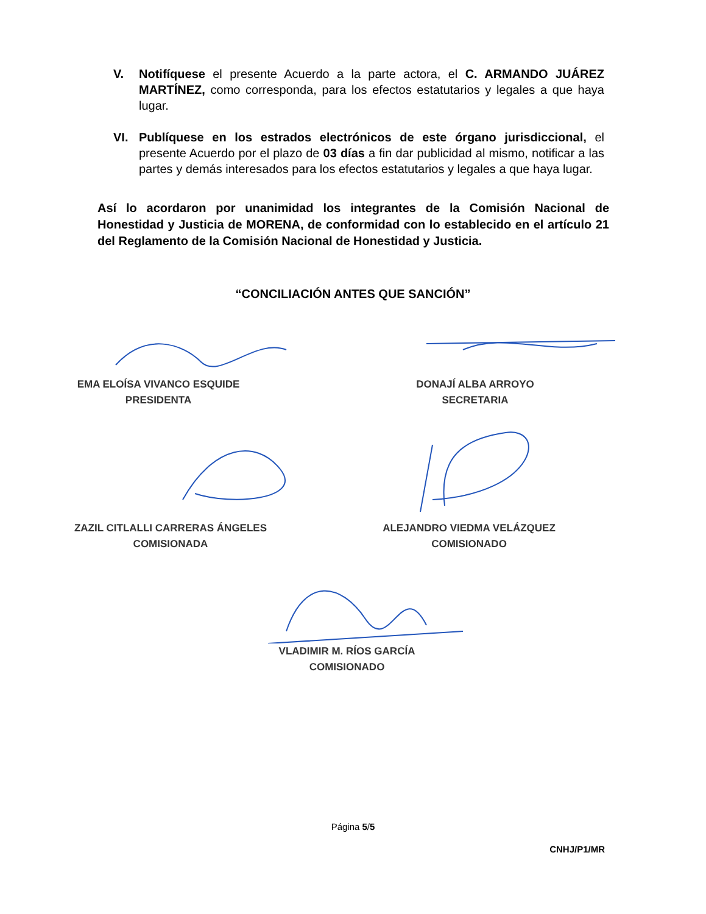V. Notifíquese el presente Acuerdo a la parte actora, el C. ARMANDO JUÁREZ MARTÍNEZ, como corresponda, para los efectos estatutarios y legales a que haya lugar.
VI. Publíquese en los estrados electrónicos de este órgano jurisdiccional, el presente Acuerdo por el plazo de 03 días a fin dar publicidad al mismo, notificar a las partes y demás interesados para los efectos estatutarios y legales a que haya lugar.
Así lo acordaron por unanimidad los integrantes de la Comisión Nacional de Honestidad y Justicia de MORENA, de conformidad con lo establecido en el artículo 21 del Reglamento de la Comisión Nacional de Honestidad y Justicia.
“CONCILIACIÓN ANTES QUE SANCIÓN”
EMA ELOÍSA VIVANCO ESQUIDE
PRESIDENTA
DONAJÍ ALBA ARROYO
SECRETARIA
ZAZIL CITLALLI CARRERAS ÁNGELES
COMISIONADA
ALEJANDRO VIEDMA VELÁZQUEZ
COMISIONADO
VLADIMIR M. RÍOS GARCÍA
COMISIONADO
Página 5/5
CNHJ/P1/MR